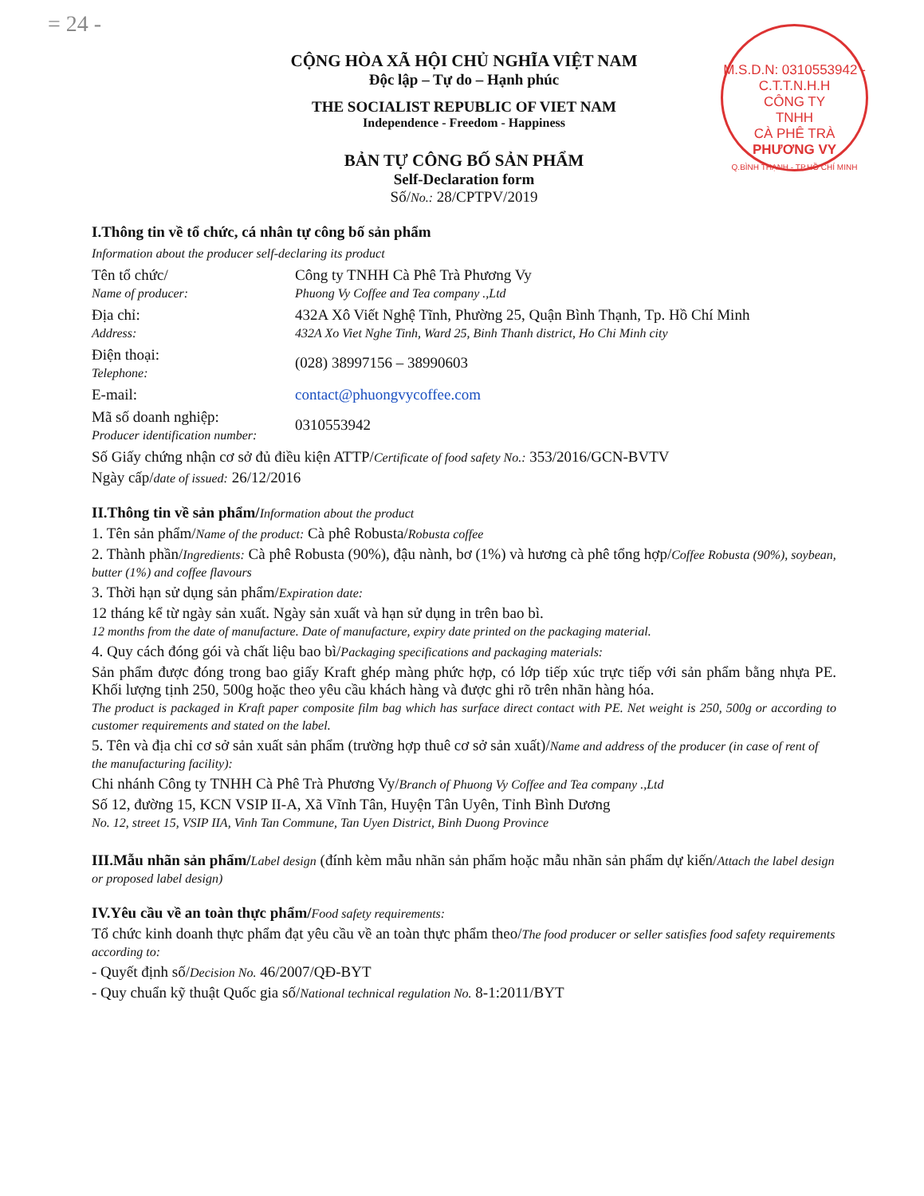= 24 -
M.S.D.N: 0310553942 - C.T.T.N.H.H
CÔNG TY
TNHH
CÀ PHÊ TRÀ
PHƯƠNG VY
Q.BÌNH THẠNH - TP.HỒ CHÍ MINH
CỘNG HÒA XÃ HỘI CHỦ NGHĨA VIỆT NAM
Độc lập – Tự do – Hạnh phúc
THE SOCIALIST REPUBLIC OF VIET NAM
Independence - Freedom - Happiness
BẢN TỰ CÔNG BỐ SẢN PHẨM
Self-Declaration form
Số/No.: 28/CPTPV/2019
I.Thông tin về tổ chức, cá nhân tự công bố sản phẩm
Information about the producer self-declaring its product
Tên tổ chức/
Name of producer:
Công ty TNHH Cà Phê Trà Phương Vy
Phuong Vy Coffee and Tea company .,Ltd
Địa chỉ:
Address:
432A Xô Viết Nghệ Tĩnh, Phường 25, Quận Bình Thạnh, Tp. Hồ Chí Minh
432A Xo Viet Nghe Tinh, Ward 25, Binh Thanh district, Ho Chi Minh city
Điện thoại:
Telephone:
(028) 38997156 – 38990603
E-mail: contact@phuongvycoffee.com
Mã số doanh nghiệp:
Producer identification number:
0310553942
Số Giấy chứng nhận cơ sở đủ điều kiện ATTP/Certificate of food safety No.: 353/2016/GCN-BVTV
Ngày cấp/date of issued: 26/12/2016
II.Thông tin về sản phẩm/Information about the product
1. Tên sản phẩm/Name of the product: Cà phê Robusta/Robusta coffee
2. Thành phần/Ingredients: Cà phê Robusta (90%), đậu nành, bơ (1%) và hương cà phê tổng hợp/Coffee Robusta (90%), soybean, butter (1%) and coffee flavours
3. Thời hạn sử dụng sản phẩm/Expiration date:
12 tháng kể từ ngày sản xuất. Ngày sản xuất và hạn sử dụng in trên bao bì.
12 months from the date of manufacture. Date of manufacture, expiry date printed on the packaging material.
4. Quy cách đóng gói và chất liệu bao bì/Packaging specifications and packaging materials:
Sản phẩm được đóng trong bao giấy Kraft ghép màng phức hợp, có lớp tiếp xúc trực tiếp với sản phẩm bằng nhựa PE. Khối lượng tịnh 250, 500g hoặc theo yêu cầu khách hàng và được ghi rõ trên nhãn hàng hóa.
The product is packaged in Kraft paper composite film bag which has surface direct contact with PE. Net weight is 250, 500g or according to customer requirements and stated on the label.
5. Tên và địa chỉ cơ sở sản xuất sản phẩm (trường hợp thuê cơ sở sản xuất)/Name and address of the producer (in case of rent of the manufacturing facility):
Chi nhánh Công ty TNHH Cà Phê Trà Phương Vy/Branch of Phuong Vy Coffee and Tea company .,Ltd
Số 12, đường 15, KCN VSIP II-A, Xã Vĩnh Tân, Huyện Tân Uyên, Tỉnh Bình Dương
No. 12, street 15, VSIP IIA, Vinh Tan Commune, Tan Uyen District, Binh Duong Province
III.Mẫu nhãn sản phẩm/Label design (đính kèm mẫu nhãn sản phẩm hoặc mẫu nhãn sản phẩm dự kiến/Attach the label design or proposed label design)
IV.Yêu cầu về an toàn thực phẩm/Food safety requirements:
Tổ chức kinh doanh thực phẩm đạt yêu cầu về an toàn thực phẩm theo/The food producer or seller satisfies food safety requirements according to:
- Quyết định số/Decision No. 46/2007/QĐ-BYT
- Quy chuẩn kỹ thuật Quốc gia số/National technical regulation No. 8-1:2011/BYT